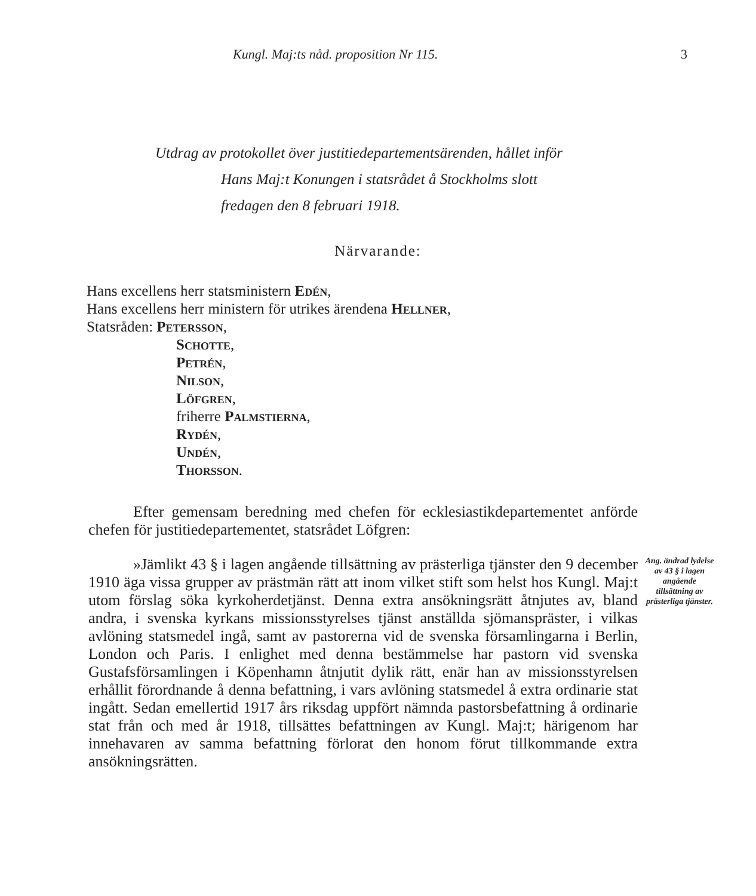Kungl. Maj:ts nåd. proposition Nr 115. 3
Utdrag av protokollet över justitiedepartementsärenden, hållet inför
Hans Maj:t Konungen i statsrådet å Stockholms slott
fredagen den 8 februari 1918.
Närvarande:
Hans excellens herr statsministern Edén,
Hans excellens herr ministern för utrikes ärendena Hellner,
Statsråden: Petersson,
Schotte,
Petrén,
Nilson,
Löfgren,
friherre Palmstierna,
Rydén,
Undén,
Thorsson.
Efter gemensam beredning med chefen för ecklesiastikdepartementet anförde chefen för justitiedepartementet, statsrådet Löfgren:
»Jämlikt 43 § i lagen angående tillsättning av prästerliga tjänster den 9 december 1910 äga vissa grupper av prästmän rätt att inom vilket stift som helst hos Kungl. Maj:t utom förslag söka kyrkoherdetjänst. Denna extra ansökningsrätt åtnjutes av, bland andra, i svenska kyrkans missionsstyrelses tjänst anställda sjömanspräster, i vilkas avlöning statsmedel ingå, samt av pastorerna vid de svenska församlingarna i Berlin, London och Paris. I enlighet med denna bestämmelse har pastorn vid svenska Gustafsförsamlingen i Köpenhamn åtnjutit dylik rätt, enär han av missionsstyrelsen erhållit förordnande å denna befattning, i vars avlöning statsmedel å extra ordinarie stat ingått. Sedan emellertid 1917 års riksdag uppfört nämnda pastorsbefattning å ordinarie stat från och med år 1918, tillsättes befattningen av Kungl. Maj:t; härigenom har innehavaren av samma befattning förlorat den honom förut tillkommande extra ansökningsrätten.
Ang. ändrad lydelse av 43 § i lagen angående tillsättning av prästerliga tjänster.